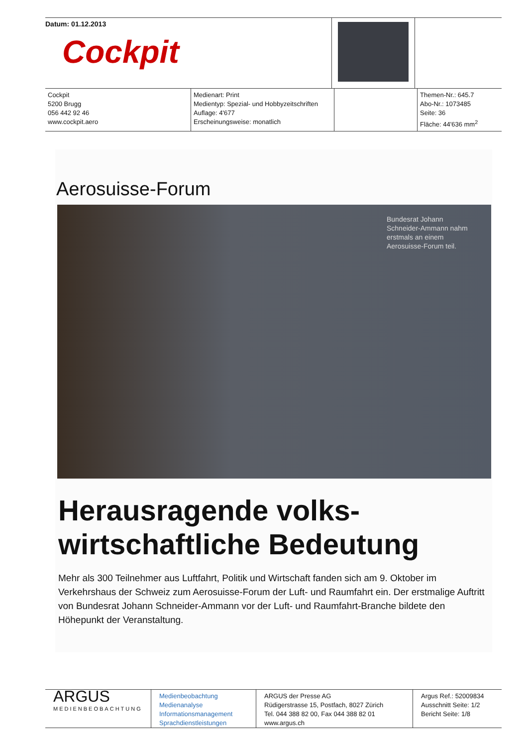Datum: 01.12.2013
Cockpit
Cockpit
5200 Brugg
056 442 92 46
www.cockpit.aero
Medienart: Print
Medientyp: Spezial- und Hobbyzeitschriften
Auflage: 4'677
Erscheinungsweise: monatlich
Themen-Nr.: 645.7
Abo-Nr.: 1073485
Seite: 36
Fläche: 44'636 mm<sup>2</sup>
Aerosuisse-Forum
Bundesrat Johann Schneider-Ammann nahm erstmals an einem Aerosuisse-Forum teil.
Herausragende volks-
wirtschaftliche Bedeutung
Mehr als 300 Teilnehmer aus Luftfahrt, Politik und Wirtschaft fanden sich am 9. Oktober im Verkehrshaus der Schweiz zum Aerosuisse-Forum der Luft- und Raumfahrt ein. Der erstmalige Auftritt von Bundesrat Johann Schneider-Ammann vor der Luft- und Raumfahrt-Branche bildete den Höhepunkt der Veranstaltung.
ARGUS
MEDIENBEOBACHTUNG
Medienbeobachtung
Medienanalyse
Informationsmanagement
Sprachdienstleistungen
ARGUS der Presse AG
Rüdigerstrasse 15, Postfach, 8027 Zürich
Tel. 044 388 82 00, Fax 044 388 82 01
www.argus.ch
Argus Ref.: 52009834
Ausschnitt Seite: 1/2
Bericht Seite: 1/8